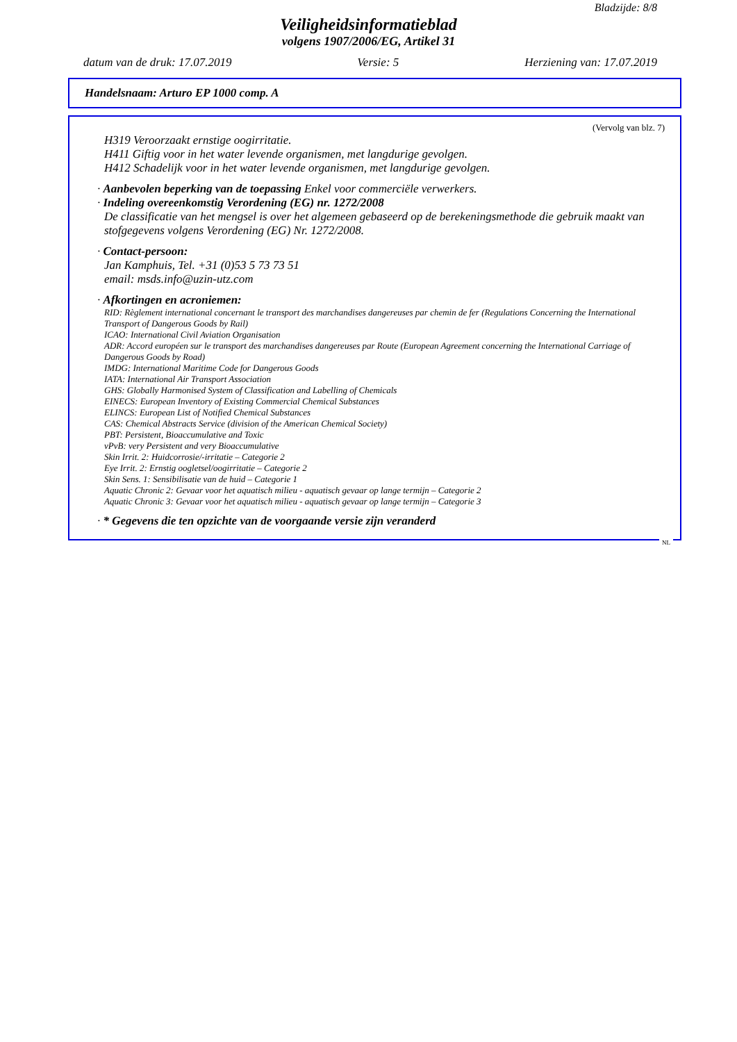Bladzijde: 8/8
Veiligheidsinformatieblad
volgens 1907/2006/EG, Artikel 31
datum van de druk: 17.07.2019 Versie: 5 Herziening van: 17.07.2019
Handelsnaam: Arturo EP 1000 comp. A
(Vervolg van blz. 7)
H319 Veroorzaakt ernstige oogirritatie.
H411 Giftig voor in het water levende organismen, met langdurige gevolgen.
H412 Schadelijk voor in het water levende organismen, met langdurige gevolgen.
· Aanbevolen beperking van de toepassing Enkel voor commerciële verwerkers.
· Indeling overeenkomstig Verordening (EG) nr. 1272/2008
De classificatie van het mengsel is over het algemeen gebaseerd op de berekeningsmethode die gebruik maakt van stofgegevens volgens Verordening (EG) Nr. 1272/2008.
· Contact-persoon:
Jan Kamphuis, Tel. +31 (0)53 5 73 73 51
email: msds.info@uzin-utz.com
· Afkortingen en acroniemen:
RID: Règlement international concernant le transport des marchandises dangereuses par chemin de fer (Regulations Concerning the International Transport of Dangerous Goods by Rail)
ICAO: International Civil Aviation Organisation
ADR: Accord européen sur le transport des marchandises dangereuses par Route (European Agreement concerning the International Carriage of Dangerous Goods by Road)
IMDG: International Maritime Code for Dangerous Goods
IATA: International Air Transport Association
GHS: Globally Harmonised System of Classification and Labelling of Chemicals
EINECS: European Inventory of Existing Commercial Chemical Substances
ELINCS: European List of Notified Chemical Substances
CAS: Chemical Abstracts Service (division of the American Chemical Society)
PBT: Persistent, Bioaccumulative and Toxic
vPvB: very Persistent and very Bioaccumulative
Skin Irrit. 2: Huidcorrosie/-irritatie – Categorie 2
Eye Irrit. 2: Ernstig oogletsel/oogirritatie – Categorie 2
Skin Sens. 1: Sensibilisatie van de huid – Categorie 1
Aquatic Chronic 2: Gevaar voor het aquatisch milieu - aquatisch gevaar op lange termijn – Categorie 2
Aquatic Chronic 3: Gevaar voor het aquatisch milieu - aquatisch gevaar op lange termijn – Categorie 3
· * Gegevens die ten opzichte van de voorgaande versie zijn veranderd
NL